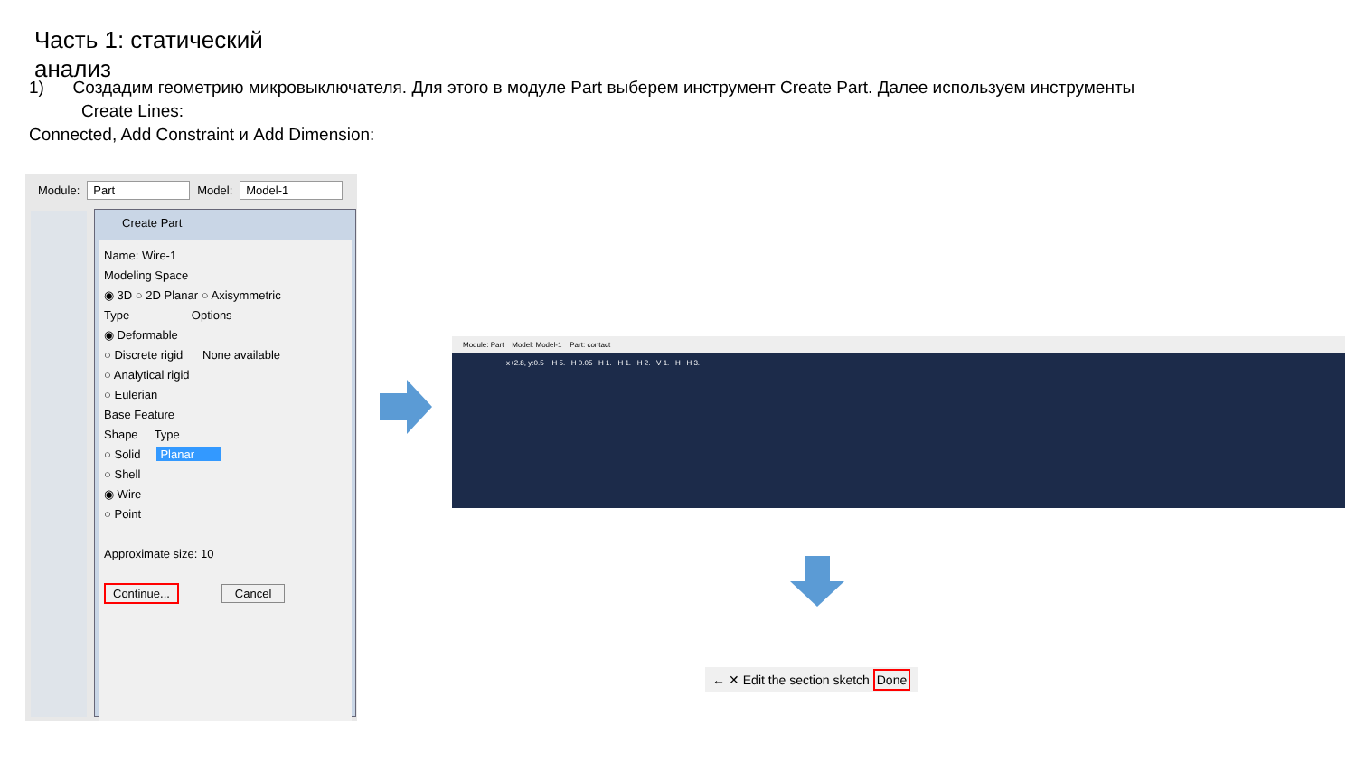Часть 1: статический анализ
1) Создадим геометрию микровыключателя. Для этого в модуле Part выберем инструмент Create Part. Далее используем инструменты
Create Lines:
Connected, Add Constraint и Add Dimension:
Module: Part Model: Model-1
Create Part
Name: Wire-1
Modeling Space
◉ 3D ○ 2D Planar ○ Axisymmetric
Type Options
◉ Deformable
○ Discrete rigid None available
○ Analytical rigid
○ Eulerian
Base Feature
Shape Type
○ Solid Planar
○ Shell
◉ Wire
○ Point
Approximate size: 10
Continue... Cancel
Module: Part Model: Model-1 Part: contact
x+2.8, y:0.5 H 5. H 0.05 H 1. H 1. H 2. V 1. H H 3.
← ✕ Edit the section sketch Done